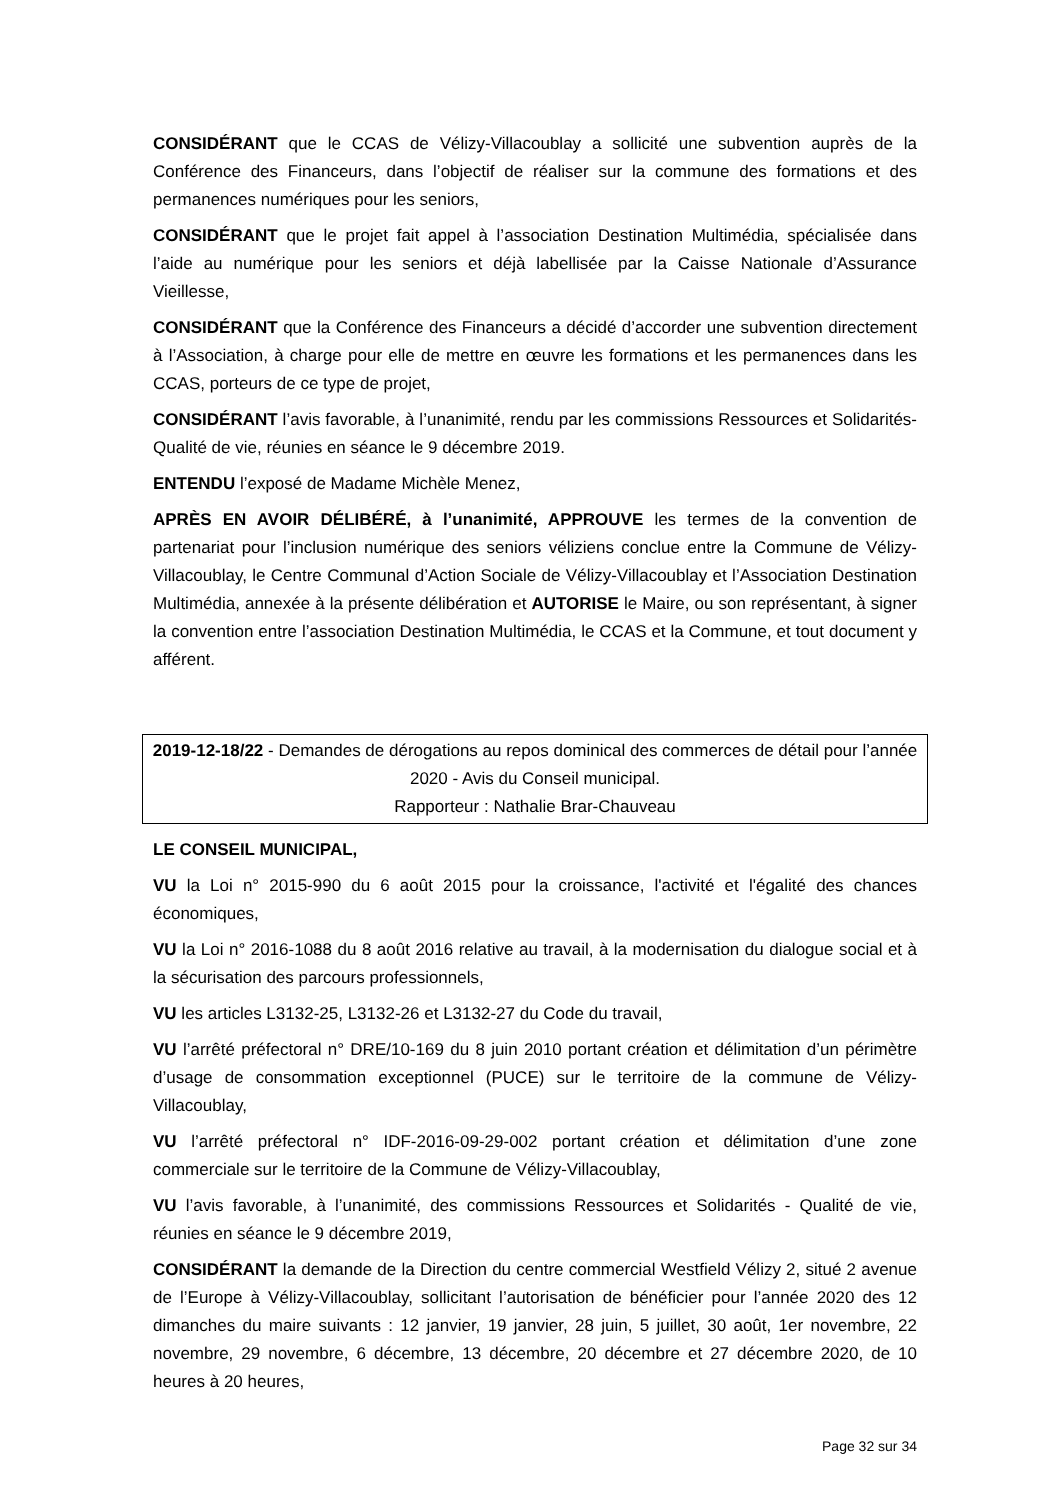CONSIDÉRANT que le CCAS de Vélizy-Villacoublay a sollicité une subvention auprès de la Conférence des Financeurs, dans l’objectif de réaliser sur la commune des formations et des permanences numériques pour les seniors,
CONSIDÉRANT que le projet fait appel à l’association Destination Multimédia, spécialisée dans l’aide au numérique pour les seniors et déjà labellisée par la Caisse Nationale d’Assurance Vieillesse,
CONSIDÉRANT que la Conférence des Financeurs a décidé d’accorder une subvention directement à l’Association, à charge pour elle de mettre en œuvre les formations et les permanences dans les CCAS, porteurs de ce type de projet,
CONSIDÉRANT l’avis favorable, à l’unanimité, rendu par les commissions Ressources et Solidarités-Qualité de vie, réunies en séance le 9 décembre 2019.
ENTENDU l’exposé de Madame Michèle Menez,
APRÈS EN AVOIR DÉLIBÉRÉ, à l’unanimité, APPROUVE les termes de la convention de partenariat pour l’inclusion numérique des seniors véliziens conclue entre la Commune de Vélizy-Villacoublay, le Centre Communal d’Action Sociale de Vélizy-Villacoublay et l’Association Destination Multimédia, annexée à la présente délibération et AUTORISE le Maire, ou son représentant, à signer la convention entre l’association Destination Multimédia, le CCAS et la Commune, et tout document y afférent.
2019-12-18/22 - Demandes de dérogations au repos dominical des commerces de détail pour l’année 2020 - Avis du Conseil municipal.
Rapporteur : Nathalie Brar-Chauveau
LE CONSEIL MUNICIPAL,
VU la Loi n° 2015-990 du 6 août 2015 pour la croissance, l'activité et l'égalité des chances économiques,
VU la Loi n° 2016-1088 du 8 août 2016 relative au travail, à la modernisation du dialogue social et à la sécurisation des parcours professionnels,
VU les articles L3132-25, L3132-26 et L3132-27 du Code du travail,
VU l’arrêté préfectoral n° DRE/10-169 du 8 juin 2010 portant création et délimitation d’un périmètre d’usage de consommation exceptionnel (PUCE) sur le territoire de la commune de Vélizy-Villacoublay,
VU l’arrêté préfectoral n° IDF-2016-09-29-002 portant création et délimitation d’une zone commerciale sur le territoire de la Commune de Vélizy-Villacoublay,
VU l’avis favorable, à l’unanimité, des commissions Ressources et Solidarités - Qualité de vie, réunies en séance le 9 décembre 2019,
CONSIDÉRANT la demande de la Direction du centre commercial Westfield Vélizy 2, situé 2 avenue de l’Europe à Vélizy-Villacoublay, sollicitant l’autorisation de bénéficier pour l’année 2020 des 12 dimanches du maire suivants : 12 janvier, 19 janvier, 28 juin, 5 juillet, 30 août, 1er novembre, 22 novembre, 29 novembre, 6 décembre, 13 décembre, 20 décembre et 27 décembre 2020, de 10 heures à 20 heures,
Page 32 sur 34